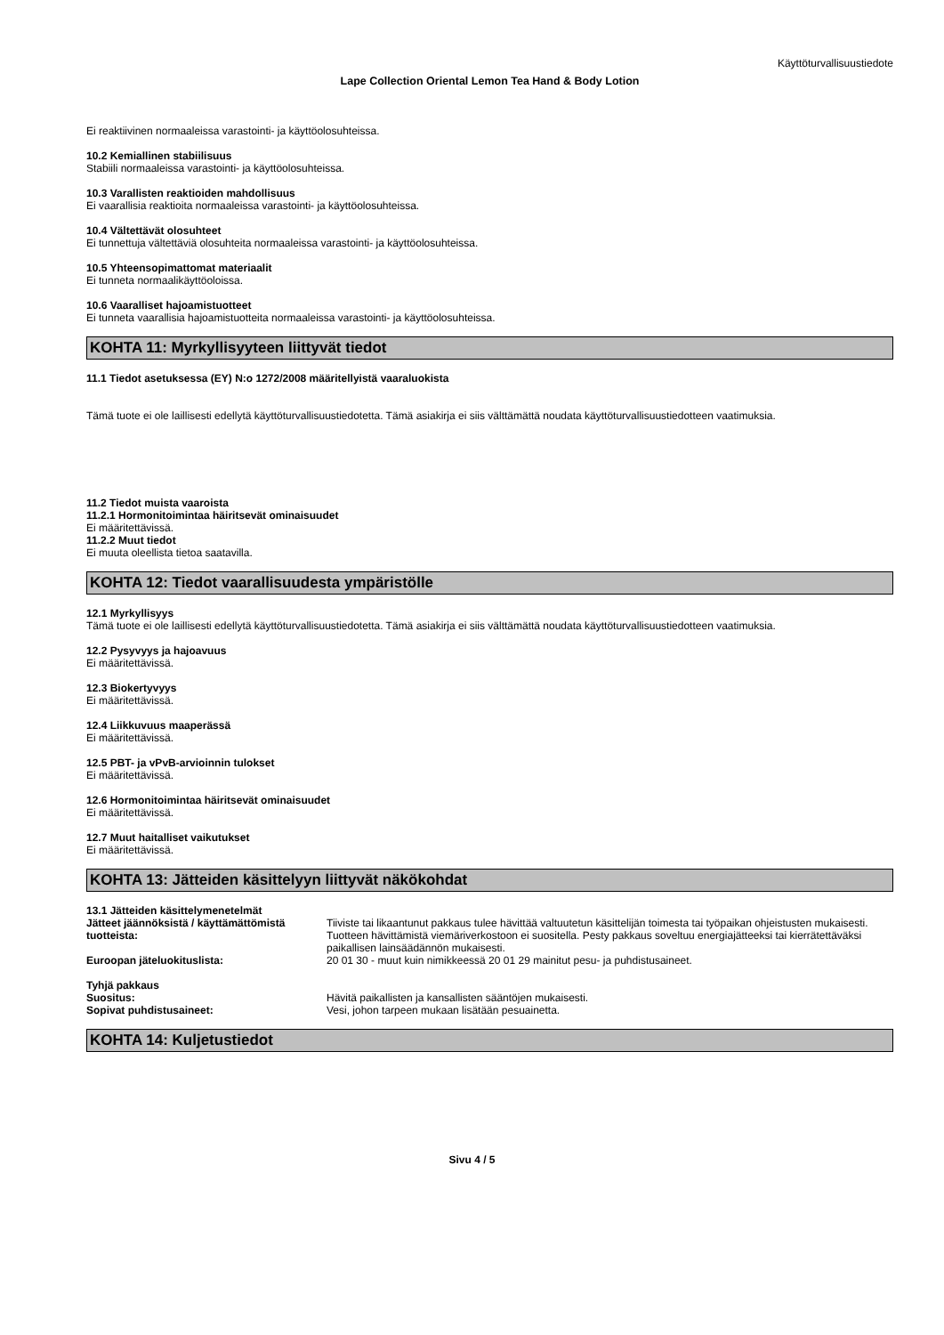Käyttöturvallisuustiedote
Lape Collection Oriental Lemon Tea Hand & Body Lotion
Ei reaktiivinen normaaleissa varastointi- ja käyttöolosuhteissa.
10.2 Kemiallinen stabiilisuus
Stabiili normaaleissa varastointi- ja käyttöolosuhteissa.
10.3 Varallisten reaktioiden mahdollisuus
Ei vaarallisia reaktioita normaaleissa varastointi- ja käyttöolosuhteissa.
10.4 Vältettävät olosuhteet
Ei tunnettuja vältettäviä olosuhteita normaaleissa varastointi- ja käyttöolosuhteissa.
10.5 Yhteensopimattomat materiaalit
Ei tunneta normaalikäyttöoloissa.
10.6 Vaaralliset hajoamistuotteet
Ei tunneta vaarallisia hajoamistuotteita normaaleissa varastointi- ja käyttöolosuhteissa.
KOHTA 11: Myrkyllisyyteen liittyvät tiedot
11.1 Tiedot asetuksessa (EY) N:o 1272/2008 määritellyistä vaaraluokista
Tämä tuote ei ole laillisesti edellytä käyttöturvallisuustiedotetta. Tämä asiakirja ei siis välttämättä noudata käyttöturvallisuustiedotteen vaatimuksia.
11.2 Tiedot muista vaaroista
11.2.1 Hormonitoimintaa häiritsevät ominaisuudet
Ei määritettävissä.
11.2.2 Muut tiedot
Ei muuta oleellista tietoa saatavilla.
KOHTA 12: Tiedot vaarallisuudesta ympäristölle
12.1 Myrkyllisyys
Tämä tuote ei ole laillisesti edellytä käyttöturvallisuustiedotetta. Tämä asiakirja ei siis välttämättä noudata käyttöturvallisuustiedotteen vaatimuksia.
12.2 Pysyvyys ja hajoavuus
Ei määritettävissä.
12.3 Biokertyvyys
Ei määritettävissä.
12.4 Liikkuvuus maaperässä
Ei määritettävissä.
12.5 PBT- ja vPvB-arvioinnin tulokset
Ei määritettävissä.
12.6 Hormonitoimintaa häiritsevät ominaisuudet
Ei määritettävissä.
12.7 Muut haitalliset vaikutukset
Ei määritettävissä.
KOHTA 13: Jätteiden käsittelyyn liittyvät näkökohdat
13.1 Jätteiden käsittelymenetelmät
Jätteet jäännöksistä / käyttämättömistä tuotteista:
Tiiviste tai likaantunut pakkaus tulee hävittää valtuutetun käsittelijän toimesta tai työpaikan ohjeistusten mukaisesti. Tuotteen hävittämistä viemäriverkostoon ei suositella. Pesty pakkaus soveltuu energiajätteeksi tai kierrätettäväksi paikallisen lainsäädännön mukaisesti.
Euroopan jäteluokituslista: 20 01 30 - muut kuin nimikkeessä 20 01 29 mainitut pesu- ja puhdistusaineet.
Tyhjä pakkaus
Suositus: Hävitä paikallisten ja kansallisten sääntöjen mukaisesti.
Sopivat puhdistusaineet: Vesi, johon tarpeen mukaan lisätään pesuainetta.
KOHTA 14: Kuljetustiedot
Sivu 4 / 5